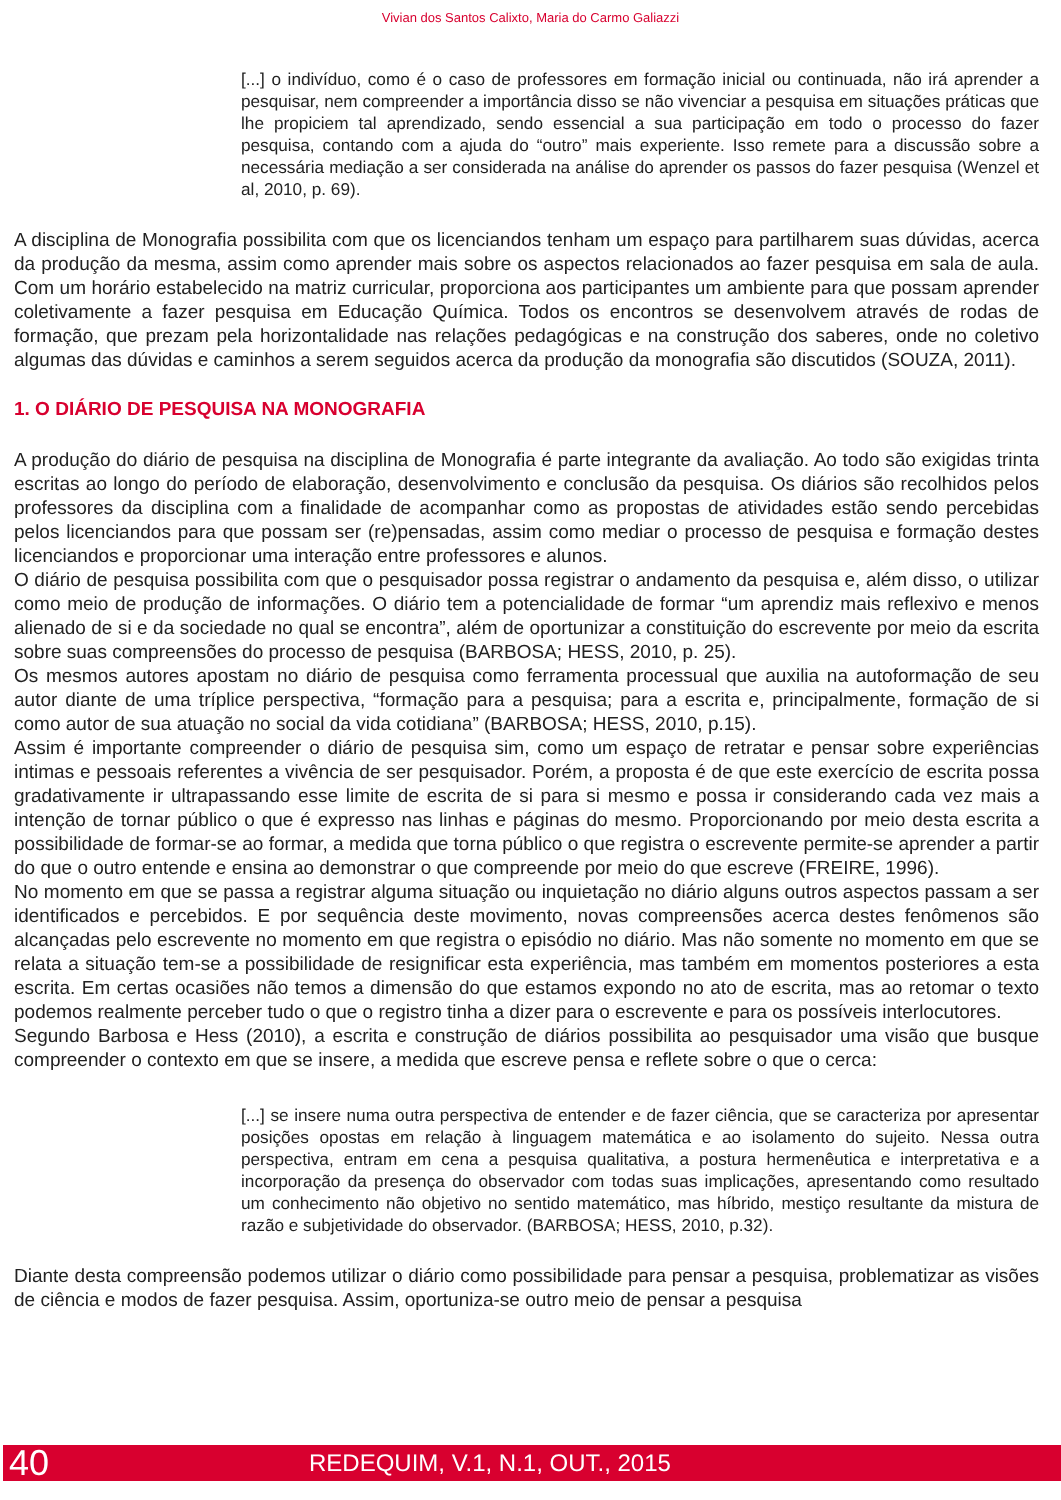Vivian dos Santos Calixto, Maria do Carmo Galiazzi
[...] o indivíduo, como é o caso de professores em formação inicial ou continuada, não irá aprender a pesquisar, nem compreender a importância disso se não vivenciar a pesquisa em situações práticas que lhe propiciem tal aprendizado, sendo essencial a sua participação em todo o processo do fazer pesquisa, contando com a ajuda do “outro” mais experiente. Isso remete para a discussão sobre a necessária mediação a ser considerada na análise do aprender os passos do fazer pesquisa (Wenzel et al, 2010, p. 69).
A disciplina de Monografia possibilita com que os licenciandos tenham um espaço para partilharem suas dúvidas, acerca da produção da mesma, assim como aprender mais sobre os aspectos relacionados ao fazer pesquisa em sala de aula. Com um horário estabelecido na matriz curricular, proporciona aos participantes um ambiente para que possam aprender coletivamente a fazer pesquisa em Educação Química. Todos os encontros se desenvolvem através de rodas de formação, que prezam pela horizontalidade nas relações pedagógicas e na construção dos saberes, onde no coletivo algumas das dúvidas e caminhos a serem seguidos acerca da produção da monografia são discutidos (SOUZA, 2011).
1. O DIÁRIO DE PESQUISA NA MONOGRAFIA
A produção do diário de pesquisa na disciplina de Monografia é parte integrante da avaliação. Ao todo são exigidas trinta escritas ao longo do período de elaboração, desenvolvimento e conclusão da pesquisa. Os diários são recolhidos pelos professores da disciplina com a finalidade de acompanhar como as propostas de atividades estão sendo percebidas pelos licenciandos para que possam ser (re)pensadas, assim como mediar o processo de pesquisa e formação destes licenciandos e proporcionar uma interação entre professores e alunos.
O diário de pesquisa possibilita com que o pesquisador possa registrar o andamento da pesquisa e, além disso, o utilizar como meio de produção de informações. O diário tem a potencialidade de formar “um aprendiz mais reflexivo e menos alienado de si e da sociedade no qual se encontra”, além de oportunizar a constituição do escrevente por meio da escrita sobre suas compreensões do processo de pesquisa (BARBOSA; HESS, 2010, p. 25).
Os mesmos autores apostam no diário de pesquisa como ferramenta processual que auxilia na autoformação de seu autor diante de uma tríplice perspectiva, “formação para a pesquisa; para a escrita e, principalmente, formação de si como autor de sua atuação no social da vida cotidiana” (BARBOSA; HESS, 2010, p.15).
Assim é importante compreender o diário de pesquisa sim, como um espaço de retratar e pensar sobre experiências intimas e pessoais referentes a vivência de ser pesquisador. Porém, a proposta é de que este exercício de escrita possa gradativamente ir ultrapassando esse limite de escrita de si para si mesmo e possa ir considerando cada vez mais a intenção de tornar público o que é expresso nas linhas e páginas do mesmo. Proporcionando por meio desta escrita a possibilidade de formar-se ao formar, a medida que torna público o que registra o escrevente permite-se aprender a partir do que o outro entende e ensina ao demonstrar o que compreende por meio do que escreve (FREIRE, 1996).
No momento em que se passa a registrar alguma situação ou inquietação no diário alguns outros aspectos passam a ser identificados e percebidos. E por sequência deste movimento, novas compreensões acerca destes fenômenos são alcançadas pelo escrevente no momento em que registra o episódio no diário. Mas não somente no momento em que se relata a situação tem-se a possibilidade de resignificar esta experiência, mas também em momentos posteriores a esta escrita. Em certas ocasiões não temos a dimensão do que estamos expondo no ato de escrita, mas ao retomar o texto podemos realmente perceber tudo o que o registro tinha a dizer para o escrevente e para os possíveis interlocutores.
Segundo Barbosa e Hess (2010), a escrita e construção de diários possibilita ao pesquisador uma visão que busque compreender o contexto em que se insere, a medida que escreve pensa e reflete sobre o que o cerca:
[...] se insere numa outra perspectiva de entender e de fazer ciência, que se caracteriza por apresentar posições opostas em relação à linguagem matemática e ao isolamento do sujeito. Nessa outra perspectiva, entram em cena a pesquisa qualitativa, a postura hermenêutica e interpretativa e a incorporação da presença do observador com todas suas implicações, apresentando como resultado um conhecimento não objetivo no sentido matemático, mas híbrido, mestiço resultante da mistura de razão e subjetividade do observador. (BARBOSA; HESS, 2010, p.32).
Diante desta compreensão podemos utilizar o diário como possibilidade para pensar a pesquisa, problematizar as visões de ciência e modos de fazer pesquisa. Assim, oportuniza-se outro meio de pensar a pesquisa
40 REDEQUIM, V.1, N.1, OUT., 2015